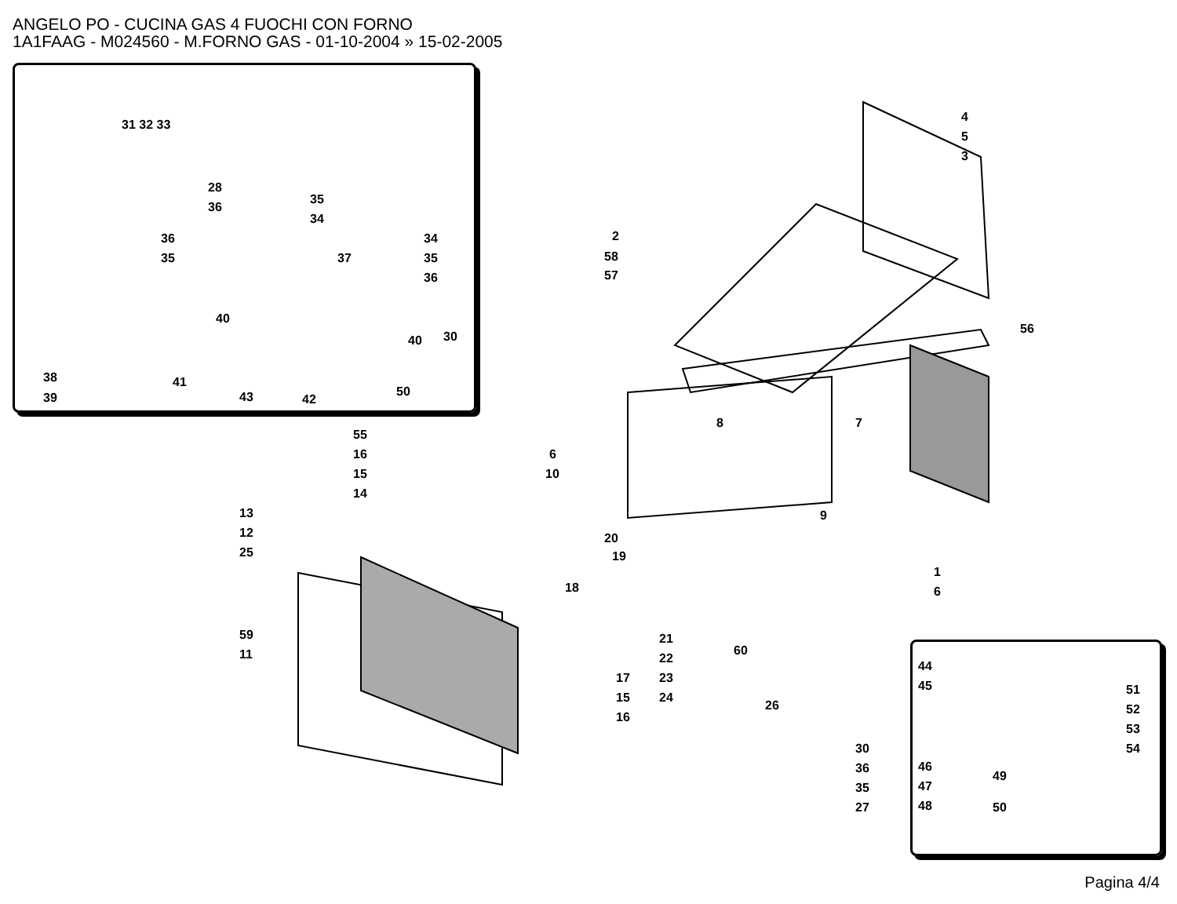ANGELO PO - CUCINA GAS 4 FUOCHI CON FORNO
1A1FAAG - M024560 - M.FORNO GAS - 01-10-2004 » 15-02-2005
4
5
3
2
58
57
56
7
8
55
16
15
14
6
10
13
12
25
9
20
19
18
1
6
59
11
21
60
22
17 23
15 24
16
26
30
36
35
27
31 32 33
28
36
35
34
36
35 37
34
35
36
40
40 30
38 41
43 42
50
39
44
45 51
52
53
54
46
47
49
48 50
Pagina 4/4